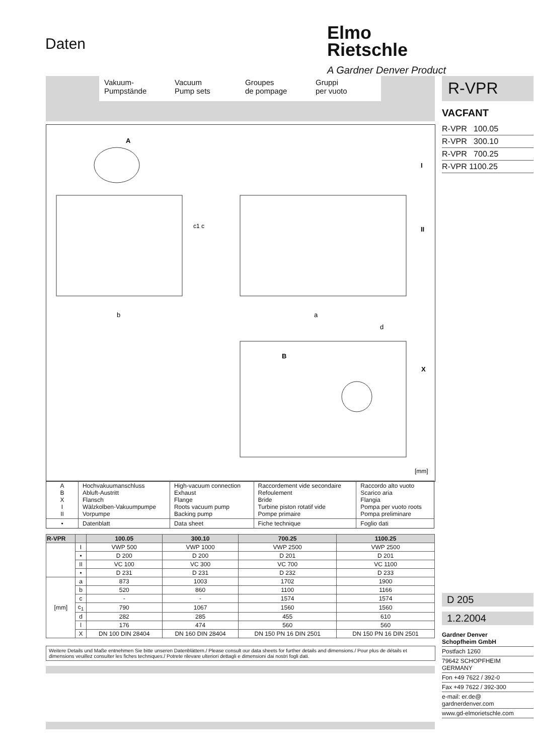Daten
Elmo
Rietschle
A Gardner Denver Product
Vakuum-
Pumpstände
Vacuum
Pump sets
Groupes
de pompage
Gruppi
per vuoto
R-VPR
VACFANT
R-VPR 100.05
R-VPR 300.10
R-VPR 700.25
R-VPR 1100.25
A
b
a
d
c1 c
I
II
B
X
[mm]
| A B X I II | Hochvakuumanschluss Abluft-Austritt Flansch Wälzkolben-Vakuumpumpe Vorpumpe | High-vacuum connection Exhaust Flange Roots vacuum pump Backing pump | Raccordement vide secondaire Refoulement Bride Turbine piston rotatif vide Pompe primaire | Raccordo alto vuoto Scarico aria Flangia Pompa per vuoto roots Pompa preliminare |
| • | Datenblatt | Data sheet | Fiche technique | Foglio dati |
| R-VPR | | 100.05 | 300.10 | 700.25 | 1100.25 |
| --- | --- | --- | --- | --- | --- |
| | I | VWP 500 | VWP 1000 | VWP 2500 | VWP 2500 |
| | • | D 200 | D 200 | D 201 | D 201 |
| | II | VC 100 | VC 300 | VC 700 | VC 1100 |
| | • | D 231 | D 231 | D 232 | D 233 |
| [mm] | a | 873 | 1003 | 1702 | 1900 |
| | b | 520 | 860 | 1100 | 1166 |
| | c | - | - | 1574 | 1574 |
| | c<sub>1</sub> | 790 | 1067 | 1560 | 1560 |
| | d | 282 | 285 | 455 | 610 |
| | l | 176 | 474 | 560 | 560 |
| | X | DN 100 DIN 28404 | DN 160 DIN 28404 | DN 150 PN 16 DIN 2501 | DN 150 PN 16 DIN 2501 |
Weitere Details und Maße entnehmen Sie bitte unseren Datenblättern./ Please consult our data sheets for further details and dimensions./ Pour plus de détails et dimensions veuillez consulter les fiches techniques./ Potrete rilevare ulteriori dettagli e dimensioni dai nostri fogli dati.
D 205
1.2.2004
Gardner Denver
Schopfheim GmbH
Postfach 1260
79642 SCHOPFHEIM
GERMANY
Fon +49 7622 / 392-0
Fax +49 7622 / 392-300
e-mail: er.de@
gardnerdenver.com
www.gd-elmorietschle.com